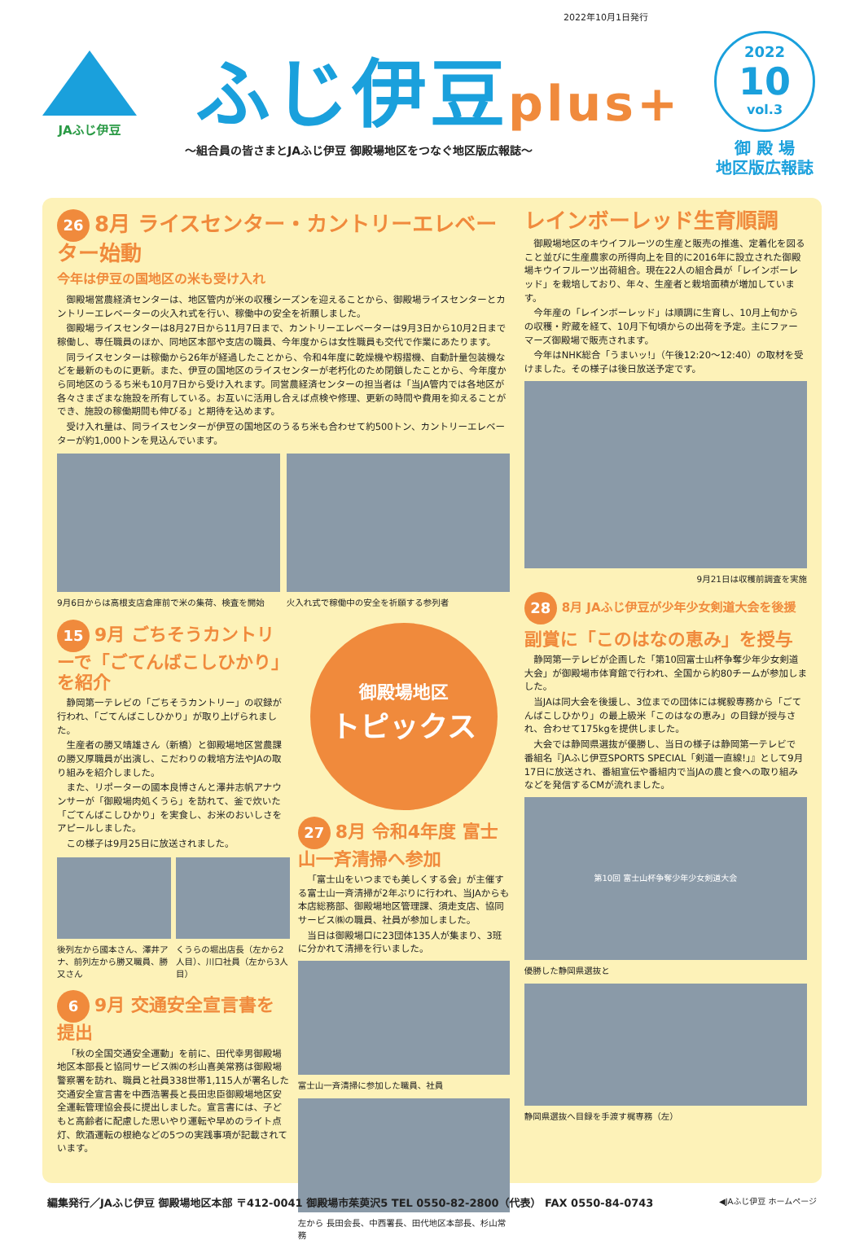2022年10月1日発行
JAふじ伊豆
ふじ伊豆plus+
2022
10
vol.3
御 殿 場
地区版広報誌
～組合員の皆さまとJAふじ伊豆 御殿場地区をつなぐ地区版広報誌～
26 8月 ライスセンター・カントリーエレベーター始動
今年は伊豆の国地区の米も受け入れ
御殿場営農経済センターは、地区管内が米の収穫シーズンを迎えることから、御殿場ライスセンターとカントリーエレベーターの火入れ式を行い、稼働中の安全を祈願しました。
御殿場ライスセンターは8月27日から11月7日まで、カントリーエレベーターは9月3日から10月2日まで稼働し、専任職員のほか、同地区本部や支店の職員、今年度からは女性職員も交代で作業にあたります。
同ライスセンターは稼働から26年が経過したことから、令和4年度に乾燥機や籾摺機、自動計量包装機などを最新のものに更新。また、伊豆の国地区のライスセンターが老朽化のため閉鎖したことから、今年度から同地区のうるち米も10月7日から受け入れます。同営農経済センターの担当者は「当JA管内では各地区が各々さまざまな施設を所有している。お互いに活用し合えば点検や修理、更新の時間や費用を抑えることができ、施設の稼働期間も伸びる」と期待を込めます。
受け入れ量は、同ライスセンターが伊豆の国地区のうるち米も合わせて約500トン、カントリーエレベーターが約1,000トンを見込んでいます。
9月6日からは高根支店倉庫前で米の集荷、検査を開始
火入れ式で稼働中の安全を祈願する参列者
15 9月 ごちそうカントリーで「ごてんばこしひかり」を紹介
静岡第一テレビの「ごちそうカントリー」の収録が行われ、「ごてんばこしひかり」が取り上げられました。
生産者の勝又靖雄さん（新橋）と御殿場地区営農課の勝又厚職員が出演し、こだわりの栽培方法やJAの取り組みを紹介しました。
また、リポーターの國本良博さんと澤井志帆アナウンサーが「御殿場肉処くうら」を訪れて、釜で炊いた「ごてんばこしひかり」を実食し、お米のおいしさをアピールしました。
この様子は9月25日に放送されました。
後列左から國本さん、澤井アナ、前列左から勝又職員、勝又さん
くうらの堀出店長（左から2人目）、川口社員（左から3人目）
6 9月 交通安全宣言書を提出
「秋の全国交通安全運動」を前に、田代幸男御殿場地区本部長と協同サービス㈱の杉山喜美常務は御殿場警察署を訪れ、職員と社員338世帯1,115人が署名した交通安全宣言書を中西浩署長と長田忠臣御殿場地区安全運転管理協会長に提出しました。宣言書には、子どもと高齢者に配慮した思いやり運転や早めのライト点灯、飲酒運転の根絶などの5つの実践事項が記載されています。
御殿場地区
トピックス
27 8月 令和4年度 富士山一斉清掃へ参加
「富士山をいつまでも美しくする会」が主催する富士山一斉清掃が2年ぶりに行われ、当JAからも本店総務部、御殿場地区管理課、須走支店、協同サービス㈱の職員、社員が参加しました。
当日は御殿場口に23団体135人が集まり、3班に分かれて清掃を行いました。
富士山一斉清掃に参加した職員、社員
左から 長田会長、中西署長、田代地区本部長、杉山常務
レインボーレッド生育順調
御殿場地区のキウイフルーツの生産と販売の推進、定着化を図ること並びに生産農家の所得向上を目的に2016年に設立された御殿場キウイフルーツ出荷組合。現在22人の組合員が「レインボーレッド」を栽培しており、年々、生産者と栽培面積が増加しています。
今年産の「レインボーレッド」は順調に生育し、10月上旬からの収穫・貯蔵を経て、10月下旬頃からの出荷を予定。主にファーマーズ御殿場で販売されます。
今年はNHK総合「うまいッ!」（午後12:20～12:40）の取材を受けました。その様子は後日放送予定です。
9月21日は収穫前調査を実施
28 8月 JAふじ伊豆が少年少女剣道大会を後援
副賞に「このはなの恵み」を授与
静岡第一テレビが企画した「第10回富士山杯争奪少年少女剣道大会」が御殿場市体育館で行われ、全国から約80チームが参加しました。
当JAは同大会を後援し、3位までの団体には梶毅専務から「ごてんばこしひかり」の最上級米「このはなの恵み」の目録が授与され、合わせて175kgを提供しました。
大会では静岡県選抜が優勝し、当日の様子は静岡第一テレビで 番組名『JAふじ伊豆SPORTS SPECIAL「剣道一直線!」』として9月17日に放送され、番組宣伝や番組内で当JAの農と食への取り組みなどを発信するCMが流れました。
第10回 富士山杯争奪少年少女剣道大会
優勝した静岡県選抜と
静岡県選抜へ目録を手渡す梶専務（左）
編集発行／JAふじ伊豆 御殿場地区本部 〒412-0041 御殿場市茱萸沢5 TEL 0550-82-2800（代表） FAX 0550-84-0743 ◀JAふじ伊豆 ホームページ